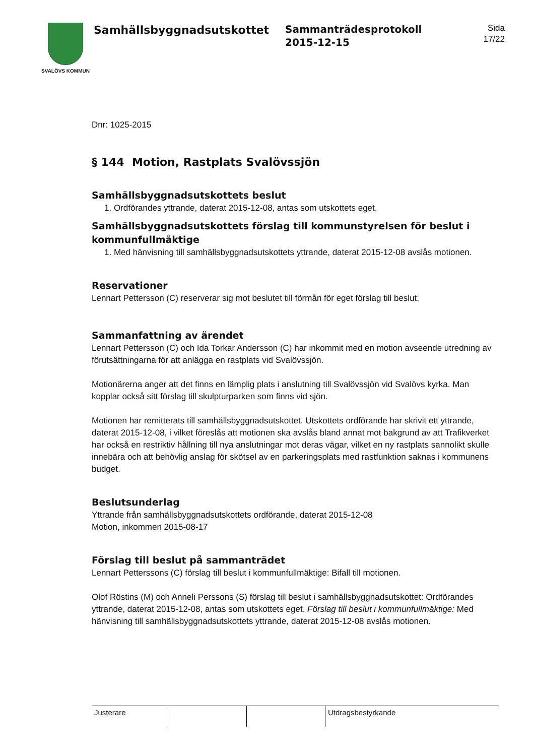SVALÖVS KOMMUN
Samhällsbyggnadsutskottet
Sammanträdesprotokoll
2015-12-15
Sida
17/22
Dnr: 1025-2015
§ 144 Motion, Rastplats Svalövssjön
Samhällsbyggnadsutskottets beslut
1. Ordförandes yttrande, daterat 2015-12-08, antas som utskottets eget.
Samhällsbyggnadsutskottets förslag till kommunstyrelsen för beslut i kommunfullmäktige
1. Med hänvisning till samhällsbyggnadsutskottets yttrande, daterat 2015-12-08 avslås motionen.
Reservationer
Lennart Pettersson (C) reserverar sig mot beslutet till förmån för eget förslag till beslut.
Sammanfattning av ärendet
Lennart Pettersson (C) och Ida Torkar Andersson (C) har inkommit med en motion avseende utredning av förutsättningarna för att anlägga en rastplats vid Svalövssjön.
Motionärerna anger att det finns en lämplig plats i anslutning till Svalövssjön vid Svalövs kyrka. Man kopplar också sitt förslag till skulpturparken som finns vid sjön.
Motionen har remitterats till samhällsbyggnadsutskottet. Utskottets ordförande har skrivit ett yttrande, daterat 2015-12-08, i vilket föreslås att motionen ska avslås bland annat mot bakgrund av att Trafikverket har också en restriktiv hållning till nya anslutningar mot deras vägar, vilket en ny rastplats sannolikt skulle innebära och att behövlig anslag för skötsel av en parkeringsplats med rastfunktion saknas i kommunens budget.
Beslutsunderlag
Yttrande från samhällsbyggnadsutskottets ordförande, daterat 2015-12-08
Motion, inkommen 2015-08-17
Förslag till beslut på sammanträdet
Lennart Petterssons (C) förslag till beslut i kommunfullmäktige: Bifall till motionen.
Olof Röstins (M) och Anneli Perssons (S) förslag till beslut i samhällsbyggnadsutskottet: Ordförandes yttrande, daterat 2015-12-08, antas som utskottets eget. Förslag till beslut i kommunfullmäktige: Med hänvisning till samhällsbyggnadsutskottets yttrande, daterat 2015-12-08 avslås motionen.
Justerare Utdragsbestyrkande